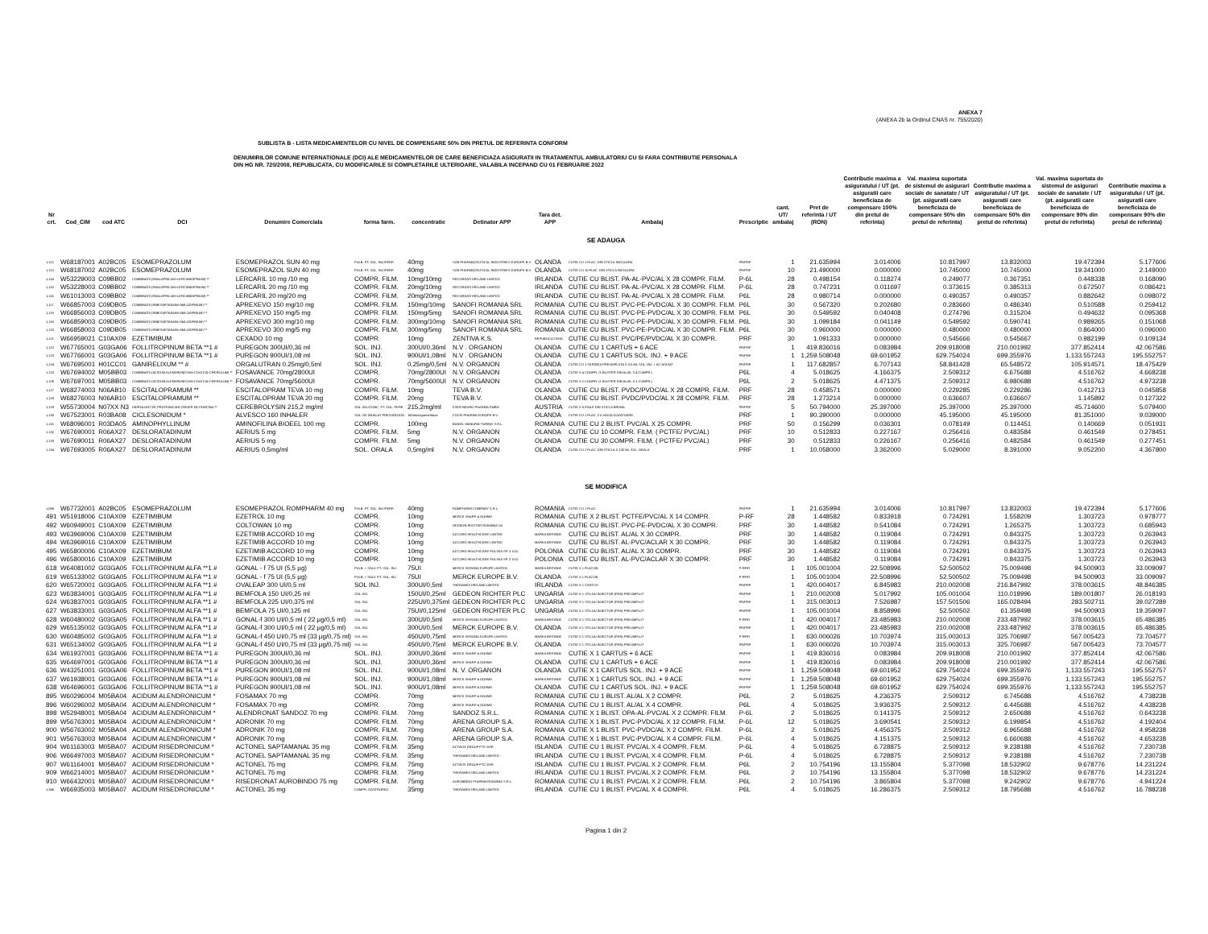ANEXA 7
(ANEXA 2b la Ordinul CNAS nr. 755/2020)
SUBLISTA B - LISTA MEDICAMENTELOR CU NIVEL DE COMPENSARE 50% DIN PRETUL DE REFERINTA CONFORM
DENUMIRILOR COMUNE INTERNATIONALE (DCI) ALE MEDICAMENTELOR DE CARE BENEFICIAZA ASIGURATII IN TRATAMENTUL AMBULATORIU CU SI FARA CONTRIBUTIE PERSONALA
DIN HG NR. 720/2008, REPUBLICATA, CU MODIFICARILE SI COMPLETARILE ULTERIOARE, VALABILA INCEPAND CU 01 FEBRUARIE 2022
| Nr crt. | Cod_CIM | cod ATC | DCI | Denumire Comerciala | forma farm. | concentratie | Detinator APP | Tara det. APP | Ambalaj | Prescriptie | cant. UT/ ambalaj | Pret de referinta / UT (RON) | Contributie maxima a asiguratului / UT (pt. asiguratii care beneficiaza de compensare 100% din pretul de referinta) | Val. maxima suportata de sistemul de asigurari sociale de sanatate / UT (pt. asiguratii care beneficiaza de compensare 50% din pretul de referinta) | Contributie maxima a asiguratului / UT (pt. asiguratii care beneficiaza de compensare 50% din pretul de referinta) | Val. maxima suportata de sistemul de asigurari sociale de sanatate / UT (pt. asiguratii care beneficiaza de compensare 90% din pretul de referinta) | Contributie maxima a asiguratului / UT (pt. asiguratii care beneficiaza de compensare 90% din pretul de referinta) |
| --- | --- | --- | --- | --- | --- | --- | --- | --- | --- | --- | --- | --- | --- | --- | --- | --- | --- |
| SE ADAUGA | | | | | | | | | | | | | | | | | |
| 1,112 | W68187001 | A02BC05 | ESOMEPRAZOLUM | ESOMEPRAZOL SUN 40 mg | PULB. PT. SOL. INJ./PERF. | 40mg | SUN PHARMACEUTICAL INDUSTRIES EUROPE B.V. | OLANDA | CUTIE CU 1 FLAC. DIN STICLA INCOLORA | PR/PRF | 1 | 21.635994 | 3.014006 | 10.817997 | 13.832003 | 19.472394 | 5.177606 |
| 1,113 | W68187002 | A02BC05 | ESOMEPRAZOLUM | ESOMEPRAZOL SUN 40 mg | PULB. PT. SOL. INJ./PERF. | 40mg | SUN PHARMACEUTICAL INDUSTRIES EUROPE B.V. | OLANDA | CUTIE CU 10 FLAC. DIN STICLA INCOLORA | PR/PRF | 10 | 21.490000 | 0.000000 | 10.745000 | 10.745000 | 19.341000 | 2.149000 |
| 1,114 | W53229003 | C09BB02 | COMBINATII (ENALAPRILUM+LERCANIDIPINUM) ** | LERCARIL 10 mg /10 mg | COMPR. FILM. | 10mg/10mg | RECORDATI IRELAND LIMITED | IRLANDA | CUTIE CU BLIST. PA-AL-PVC/AL X 28 COMPR. FILM. | P-6L | 28 | 0.498154 | 0.118274 | 0.249077 | 0.367351 | 0.448338 | 0.168090 |
| 1,115 | W53228003 | C09BB02 | COMBINATII (ENALAPRILUM+LERCANIDIPINUM) ** | LERCARIL 20 mg /10 mg | COMPR. FILM. | 20mg/10mg | RECORDATI IRELAND LIMITED | IRLANDA | CUTIE CU BLIST. PA-AL-PVC/AL X 28 COMPR. FILM. | P-6L | 28 | 0.747231 | 0.011697 | 0.373615 | 0.385313 | 0.672507 | 0.086421 |
| 1,116 | W61013003 | C09BB02 | COMBINATII (ENALAPRILUM+LERCANIDIPINUM) ** | LERCARIL 20 mg/20 mg | COMPR. FILM. | 20mg/20mg | RECORDATI IRELAND LIMITED | IRLANDA | CUTIE CU BLIST. PA-AL-PVC/AL X 28 COMPR. FILM. | P6L | 28 | 0.980714 | 0.000000 | 0.490357 | 0.490357 | 0.882642 | 0.098072 |
| 1,117 | W66857003 | C09DB05 | COMBINATII (IRBESARTANUM+AMLODIPINUM) ** | APREXEVO 150 mg/10 mg | COMPR. FILM. | 150mg/10mg | SANOFI ROMANIA SRL | ROMANIA | CUTIE CU BLIST. PVC-PE-PVDC/AL X 30 COMPR. FILM. | P6L | 30 | 0.567320 | 0.202680 | 0.283660 | 0.486340 | 0.510588 | 0.259412 |
| 1,118 | W66856003 | C09DB05 | COMBINATII (IRBESARTANUM+AMLODIPINUM) ** | APREXEVO 150 mg/5 mg | COMPR. FILM. | 150mg/5mg | SANOFI ROMANIA SRL | ROMANIA | CUTIE CU BLIST. PVC-PE-PVDC/AL X 30 COMPR. FILM. | P6L | 30 | 0.549592 | 0.040408 | 0.274796 | 0.315204 | 0.494632 | 0.095368 |
| 1,119 | W66859003 | C09DB05 | COMBINATII (IRBESARTANUM+AMLODIPINUM) ** | APREXEVO 300 mg/10 mg | COMPR. FILM. | 300mg/10mg | SANOFI ROMANIA SRL | ROMANIA | CUTIE CU BLIST. PVC-PE-PVDC/AL X 30 COMPR. FILM. | P6L | 30 | 1.099184 | 0.041149 | 0.549592 | 0.590741 | 0.989265 | 0.151068 |
| 1,120 | W66858003 | C09DB05 | COMBINATII (IRBESARTANUM+AMLODIPINUM) ** | APREXEVO 300 mg/5 mg | COMPR. FILM. | 300mg/5mg | SANOFI ROMANIA SRL | ROMANIA | CUTIE CU BLIST. PVC-PE-PVDC/AL X 30 COMPR. FILM. | P6L | 30 | 0.960000 | 0.000000 | 0.480000 | 0.480000 | 0.864000 | 0.096000 |
| 1,121 | W66959021 | C10AX09 | EZETIMIBUM | CEXADO 10 mg | COMPR. | 10mg | ZENTIVA K.S. | REPUBLICA CEHA | CUTIE CU BLIST. PVC/PE/PVDC/AL X 30 COMPR. | PRF | 30 | 1.091333 | 0.000000 | 0.545666 | 0.545667 | 0.982199 | 0.109134 |
| 1,122 | W67765001 | G03GA06 | FOLLITROPINUM BETA **1 # | PUREGON 300UI/0,36 ml | SOL. INJ. | 300UI/0,36ml | N.V . ORGANON | OLANDA | CUTIE CU 1 CARTUS + 6 ACE | PR/PRF | 1 | 419.836016 | 0.083984 | 209.918008 | 210.001992 | 377.852414 | 42.067586 |
| 1,123 | W67766001 | G03GA06 | FOLLITROPINUM BETA **1 # | PUREGON 900UI/1,08 ml | SOL. INJ. | 900UI/1,08ml | N.V . ORGANON | OLANDA | CUTIE CU 1 CARTUS SOL. INJ. + 9 ACE | PR/PRF | 1 | 1,259.508048 | 69.601952 | 629.754024 | 699.355976 | 1,133.557243 | 195.552757 |
| 1,124 | W67695001 | H01CC01 | GANIRELIXUM ** # | ORGALUTRAN 0.25mg/0,5ml | SOL. INJ. | 0,25mg/0,5ml | N.V. ORGANON | OLANDA | CUTIE CU 1 SERINGA PREUMPLUTA X 0,5 ML SOL. INJ. + AC ATASAT | PR/PRF | 1 | 117.682857 | 6.707143 | 58.841428 | 65.548572 | 105.914571 | 18.475429 |
| 1,125 | W67694002 | M05BB03 | COMBINATII (ACIDUM ALENDRONICUM+COLECALCIFEROLUM) ** | FOSAVANCE 70mg/2800UI | COMPR. | 70mg/2800UI | N.V. ORGANON | OLANDA | CUTIE X 4 COMPR. (1 BLISTER DIN AL/AL X 4 COMPR.) | P6L | 4 | 5.018625 | 4.166375 | 2.509312 | 6.675688 | 4.516762 | 4.668238 |
| 1,126 | W67697001 | M05BB03 | COMBINATII (ACIDUM ALENDRONICUM+COLECALCIFEROLUM) ** | FOSAVANCE 70mg/5600UI | COMPR. | 70mg/5600UI | N.V. ORGANON | OLANDA | CUTIE X 2 COMPR. (1 BLISTER DIN AL/AL X 2 COMPR.) | P6L | 2 | 5.018625 | 4.471375 | 2.509312 | 6.980688 | 4.516762 | 4.973238 |
| 1,127 | W68274003 | N06AB10 | ESCITALOPRAMUM ** | ESCITALOPRAM TEVA 10 mg | COMPR. FILM. | 10mg | TEVA B.V. | OLANDA | CUTIE CU BLIST. PVDC/PVDC/AL X 28 COMPR. FILM. | PRF | 28 | 0.458571 | 0.000000 | 0.229285 | 0.229286 | 0.412713 | 0.045858 |
| 1,128 | W68276003 | N06AB10 | ESCITALOPRAMUM ** | ESCITALOPRAM TEVA 20 mg | COMPR. FILM. | 20mg | TEVA B.V. | OLANDA | CUTIE CU BLIST. PVDC/PVDC/AL X 28 COMPR. FILM. | PRF | 28 | 1.273214 | 0.000000 | 0.636607 | 0.636607 | 1.145892 | 0.127322 |
| 1,129 | W55730004 | N07XX N3 | HIDROLIZAT DE PROTEINA DIN CREIER DE PORCINA ** | CEREBROLYSIN 215,2 mg/ml | SOL. INJ./CONC. PT. SOL. PERF. | 215,2mg/ml | EVER NEURO PHARMA GMBH | AUSTRIA | CUTIE X 5 FIOLE DIN STICLA BRUNA | PR/PRF | 5 | 50.794000 | 25.397000 | 25.397000 | 25.397000 | 45.714600 | 5.079400 |
| 1,130 | W67523001 | R03BA08 | CICLESONIDUM * | ALVESCO 160 INHALER | SOL. DE INHALAT PRESURIZATA | 160micrograme/doza | COVIS PHARMA EUROPE B.V. | OLANDA | CUTIE CU 1 FLAC. CU VALVA DOZATOARE | PRF | 1 | 90.390000 | 0.000000 | 45.195000 | 45.195000 | 81.351000 | 9.039000 |
| 1,131 | W68096001 | R03DA05 | AMINOPHYLLINUM | AMINOFILINA BIOEEL 100 mg | COMPR. | 100mg | BIOEEL MANUFACTURING S.R.L. | ROMANIA | CUTIE CU 2 BLIST. PVC/AL X 25 COMPR. | PRF | 50 | 0.156299 | 0.036301 | 0.078149 | 0.114451 | 0.140669 | 0.051931 |
| 1,132 | W67690001 | R06AX27 | DESLORATADINUM | AERIUS 5 mg | COMPR. FILM. | 5mg | N.V. ORGANON | OLANDA | CUTIE CU 10 COMPR. FILM. ( PCTFE/ PVC/AL) | PRF | 10 | 0.512833 | 0.227167 | 0.256416 | 0.483584 | 0.461549 | 0.278451 |
| 1,133 | W67690011 | R06AX27 | DESLORATADINUM | AERIUS 5 mg | COMPR. FILM. | 5mg | N.V. ORGANON | OLANDA | CUTIE CU 30 COMPR. FILM. ( PCTFE/ PVC/AL) | PRF | 30 | 0.512833 | 0.226167 | 0.256416 | 0.482584 | 0.461549 | 0.277451 |
| 1,134 | W67693005 | R06AX27 | DESLORATADINUM | AERIUS 0,5mg/ml | SOL. ORALA | 0,5mg/ml | N.V. ORGANON | OLANDA | CUTIE CU 1 FLAC. DIN STICLA X 120 ML SOL. ORALA | PRF | 1 | 10.058000 | 3.362000 | 5.029000 | 8.391000 | 9.052200 | 4.367800 |
| SE MODIFICA | | | | | | | | | | | | | | | | | |
| 1,086 | W67732001 | A02BC05 | ESOMEPRAZOLUM | ESOMEPRAZOL ROMPHARM 40 mg | PULB. PT. SOL. INJ./PERF. | 40mg | ROMPHARM COMPANY S.R.L. | ROMANIA | CUTIE CU 1 FLAC. | PR/PRF | 1 | 21.635994 | 3.014006 | 10.817997 | 13.832003 | 19.472394 | 5.177606 |
| 491 | W51918006 | C10AX09 | EZETIMIBUM | EZETROL 10 mg | COMPR. | 10mg | MERCK SHARP & DOHME | ROMANIA | CUTIE X 2 BLIST. PCTFE/PVC/AL X 14 COMPR. | P-RF | 28 | 1.448582 | 0.833918 | 0.724291 | 1.558209 | 1.303723 | 0.978777 |
| 492 | W60949001 | C10AX09 | EZETIMIBUM | COLTOWAN 10 mg | COMPR. | 10mg | GEDEON RICHTER ROMANIA SA | ROMANIA | CUTIE CU BLIST. PVC-PE-PVDC/AL X 30 COMPR. | PRF | 30 | 1.448582 | 0.541084 | 0.724291 | 1.265375 | 1.303723 | 0.685943 |
| 493 | W63969006 | C10AX09 | EZETIMIBUM | EZETIMIB ACCORD 10 mg | COMPR. | 10mg | ACCORD HEALTHCARE LIMITED | MAREA BRITANIE | CUTIE CU BLIST. AL/AL X 30 COMPR. | PRF | 30 | 1.448582 | 0.119084 | 0.724291 | 0.843375 | 1.303723 | 0.263943 |
| 494 | W63969016 | C10AX09 | EZETIMIBUM | EZETIMIB ACCORD 10 mg | COMPR. | 10mg | ACCORD HEALTHCARE LIMITED | MAREA BRITANIE | CUTIE CU BLIST. AL-PVC/ACLAR X 30 COMPR. | PRF | 30 | 1.448582 | 0.119084 | 0.724291 | 0.843375 | 1.303723 | 0.263943 |
| 495 | W65800006 | C10AX09 | EZETIMIBUM | EZETIMIB ACCORD 10 mg | COMPR. | 10mg | ACCORD HEALTHCARE POLSKA SP. Z O.O. | POLONIA | CUTIE CU BLIST. AL/AL X 30 COMPR. | PRF | 30 | 1.448582 | 0.119084 | 0.724291 | 0.843375 | 1.303723 | 0.263943 |
| 496 | W65800016 | C10AX09 | EZETIMIBUM | EZETIMIB ACCORD 10 mg | COMPR. | 10mg | ACCORD HEALTHCARE POLSKA SP. Z O.O. | POLONIA | CUTIE CU BLIST. AL-PVC/ACLAR X 30 COMPR. | PRF | 30 | 1.448582 | 0.119084 | 0.724291 | 0.843375 | 1.303723 | 0.263943 |
| 618 | W64081002 | G03GA05 | FOLLITROPINUM ALFA **1 # | GONAL - f 75 UI (5,5 µg) | PULB. + SOLV. PT. SOL. INJ. | 75UI | MERCK SERONO EUROPE LIMITED | MAREA BRITANIE | CUTIE X 1 FLACON | P-RF/R | 1 | 105.001004 | 22.508996 | 52.500502 | 75.009498 | 94.500903 | 33.009097 |
| 619 | W65133002 | G03GA05 | FOLLITROPINUM ALFA **1 # | GONAL - f 75 UI (5,5 µg) | PULB. + SOLV. PT. SOL. INJ. | 75UI | MERCK EUROPE B.V. | OLANDA | CUTIE X 1 FLACON | P-RF/R | 1 | 105.001004 | 22.508996 | 52.500502 | 75.009498 | 94.500903 | 33.009097 |
| 620 | W65720001 | G03GA05 | FOLLITROPINUM ALFA **1 # | OVALEAP 300 UI/0,5 ml | SOL INJ. | 300UI/0,5ml | THERAMEX IRELAND LIMITED | IRLANDA | CUTIE X 1 CARTUS | PR/PRF | 1 | 420.004017 | 6.845983 | 210.002008 | 216.847992 | 378.003615 | 48.846385 |
| 623 | W63834001 | G03GA05 | FOLLITROPINUM ALFA **1 # | BEMFOLA 150 UI/0,25 ml | SOL. INJ. | 150UI/0,25ml | GEDEON RICHTER PLC | UNGARIA | CUTIE X 1 STILOU INJECTOR (PEN) PREUMPLUT | PR/PRF | 1 | 210.002008 | 5.017992 | 105.001004 | 110.018996 | 189.001807 | 26.018193 |
| 624 | W63837001 | G03GA05 | FOLLITROPINUM ALFA **1 # | BEMFOLA 225 UI/0,375 ml | SOL. INJ. | 225UI/0,375ml | GEDEON RICHTER PLC | UNGARIA | CUTIE X 1 STILOU INJECTOR (PEN) PREUMPLUT | PR/PRF | 1 | 315.003013 | 7.526987 | 157.501506 | 165.028494 | 283.502711 | 39.027289 |
| 627 | W63833001 | G03GA05 | FOLLITROPINUM ALFA **1 # | BEMFOLA 75 UI/0,125 ml | SOL. INJ. | 75UI/0,125ml | GEDEON RICHTER PLC | UNGARIA | CUTIE X 1 STILOU INJECTOR (PEN) PREUMPLUT | PR/PRF | 1 | 105.001004 | 8.858996 | 52.500502 | 61.359498 | 94.500903 | 19.359097 |
| 628 | W60480002 | G03GA05 | FOLLITROPINUM ALFA **1 # | GONAL-f 300 UI/0,5 ml ( 22 µg/0,5 ml) | SOL. INJ. | 300UI/0,5ml | MERCK SERONO EUROPE LIMITED | MAREA BRITANIE | CUTIE X 1 STILOU INJECTOR (PEN) PREUMPLUT | P-RF/R | 1 | 420.004017 | 23.485983 | 210.002008 | 233.487992 | 378.003615 | 65.486385 |
| 629 | W65135002 | G03GA05 | FOLLITROPINUM ALFA **1 # | GONAL-f 300 UI/0,5 ml ( 22 µg/0,5 ml) | SOL. INJ. | 300UI/0,5ml | MERCK EUROPE B.V. | OLANDA | CUTIE X 1 STILOU INJECTOR (PEN) PREUMPLUT | PR/PRF | 1 | 420.004017 | 23.485983 | 210.002008 | 233.487992 | 378.003615 | 65.486385 |
| 630 | W60485002 | G03GA05 | FOLLITROPINUM ALFA **1 # | GONAL-f 450 UI/0,75 ml (33 µg/0,75 ml) | SOL. INJ. | 450UI/0,75ml | MERCK SERONO EUROPE LIMITED | MAREA BRITANIE | CUTIE X 1 STILOU INJECTOR (PEN) PREUMPLUT | P-RF/R | 1 | 630.006026 | 10.703974 | 315.003013 | 325.706987 | 567.005423 | 73.704577 |
| 631 | W65134002 | G03GA05 | FOLLITROPINUM ALFA **1 # | GONAL-f 450 UI/0,75 ml (33 µg/0,75 ml) | SOL. INJ. | 450UI/0,75ml | MERCK EUROPE B.V. | OLANDA | CUTIE X 1 STILOU INJECTOR (PEN) PREUMPLUT | PR/PRF | 1 | 630.006026 | 10.703974 | 315.003013 | 325.706987 | 567.005423 | 73.704577 |
| 634 | W61937001 | G03GA06 | FOLLITROPINUM BETA **1 # | PUREGON 300UI/0,36 ml | SOL. INJ. | 300UI/0,36ml | MERCK SHARP & DOHME | MAREA BRITANIE | CUTIE X 1 CARTUS + 6 ACE | PR/PRF | 1 | 419.836016 | 0.083984 | 209.918008 | 210.001992 | 377.852414 | 42.067586 |
| 635 | W64697001 | G03GA06 | FOLLITROPINUM BETA **1 # | PUREGON 300UI/0,36 ml | SOL. INJ. | 300UI/0,36ml | MERCK SHARP & DOHME | OLANDA | CUTIE CU 1 CARTUS + 6 ACE | PR/PRF | 1 | 419.836016 | 0.083984 | 209.918008 | 210.001992 | 377.852414 | 42.067586 |
| 636 | W43251001 | G03GA06 | FOLLITROPINUM BETA **1 # | PUREGON 900UI/1,08 ml | SOL. INJ. | 900UI/1,08ml | N. V. ORGANON | OLANDA | CUTIE X 1 CARTUS SOL. INJ. + 9 ACE | PR/PRF | 1 | 1,259.508048 | 69.601952 | 629.754024 | 699.355976 | 1,133.557243 | 195.552757 |
| 637 | W61938001 | G03GA06 | FOLLITROPINUM BETA **1 # | PUREGON 900UI/1,08 ml | SOL. INJ. | 900UI/1,08ml | MERCK SHARP & DOHME | MAREA BRITANIE | CUTIE X 1 CARTUS SOL. INJ. + 9 ACE | PR/PRF | 1 | 1,259.508048 | 69.601952 | 629.754024 | 699.355976 | 1,133.557243 | 195.552757 |
| 638 | W64696001 | G03GA06 | FOLLITROPINUM BETA **1 # | PUREGON 900UI/1,08 ml | SOL. INJ. | 900UI/1,08ml | MERCK SHARP & DOHME | OLANDA | CUTIE CU 1 CARTUS SOL. INJ. + 9 ACE | PR/PRF | 1 | 1,259.508048 | 69.601952 | 629.754024 | 699.355976 | 1,133.557243 | 195.552757 |
| 895 | W60296004 | M05BA04 | ACIDUM ALENDRONICUM * | FOSAMAX 70 mg | COMPR. | 70mg | MERCK SHARP & DOHME | ROMANIA | CUTIE CU 1 BLIST. AL/AL X 2 COMPR. | P6L | 2 | 5.018625 | 4.236375 | 2.509312 | 6.745688 | 4.516762 | 4.738238 |
| 896 | W60296002 | M05BA04 | ACIDUM ALENDRONICUM * | FOSAMAX 70 mg | COMPR. | 70mg | MERCK SHARP & DOHME | ROMANIA | CUTIE CU 1 BLIST. AL/AL X 4 COMPR. | P6L | 4 | 5.018625 | 3.936375 | 2.509312 | 6.445688 | 4.516762 | 4.438238 |
| 898 | W52948001 | M05BA04 | ACIDUM ALENDRONICUM * | ALENDRONAT SANDOZ 70 mg | COMPR. FILM. | 70mg | SANDOZ S.R.L. | ROMANIA | CUTIE X 1 BLIST. OPA-AL-PVC/AL X 2 COMPR. FILM. | P-6L | 2 | 5.018625 | 0.141375 | 2.509312 | 2.650688 | 4.516762 | 0.643238 |
| 899 | W56763001 | M05BA04 | ACIDUM ALENDRONICUM * | ADRONIK 70 mg | COMPR. FILM. | 70mg | ARENA GROUP S.A. | ROMANIA | CUTIE X 1 BLIST. PVC-PVDC/AL X 12 COMPR. FILM. | P-6L | 12 | 5.018625 | 3.690541 | 2.509312 | 6.199854 | 4.516762 | 4.192404 |
| 900 | W56763002 | M05BA04 | ACIDUM ALENDRONICUM * | ADRONIK 70 mg | COMPR. FILM. | 70mg | ARENA GROUP S.A. | ROMANIA | CUTIE X 1 BLIST. PVC-PVDC/AL X 2 COMPR. FILM. | P-6L | 2 | 5.018625 | 4.456375 | 2.509312 | 6.965688 | 4.516762 | 4.958238 |
| 901 | W56763003 | M05BA04 | ACIDUM ALENDRONICUM * | ADRONIK 70 mg | COMPR. FILM. | 70mg | ARENA GROUP S.A. | ROMANIA | CUTIE X 1 BLIST. PVC-PVDC/AL X 4 COMPR. FILM. | P-6L | 4 | 5.018625 | 4.151375 | 2.509312 | 6.660688 | 4.516762 | 4.653238 |
| 904 | W61163003 | M05BA07 | ACIDUM RISEDRONICUM * | ACTONEL SAPTAMANAL 35 mg | COMPR. FILM. | 35mg | ACTAVIS GROUP PTC EHF. | ISLANDA | CUTIE CU 1 BLIST. PVC/AL X 4 COMPR. FILM. | P-6L | 4 | 5.018625 | 6.728875 | 2.509312 | 9.238188 | 4.516762 | 7.230738 |
| 906 | W66497003 | M05BA07 | ACIDUM RISEDRONICUM * | ACTONEL SAPTAMANAL 35 mg | COMPR. FILM. | 35mg | THERAMEX IRELAND LIMITED | IRLANDA | CUTIE CU 1 BLIST. PVC/AL X 4 COMPR. FILM. | P-6L | 4 | 5.018625 | 6.728875 | 2.509312 | 9.238188 | 4.516762 | 7.230738 |
| 907 | W61164001 | M05BA07 | ACIDUM RISEDRONICUM * | ACTONEL 75 mg | COMPR. FILM. | 75mg | ACTAVIS GROUP PTC EHF. | ISLANDA | CUTIE CU 1 BLIST. PVC/AL X 2 COMPR. FILM. | P6L | 2 | 10.754196 | 13.155804 | 5.377098 | 18.532902 | 9.678776 | 14.231224 |
| 909 | W66214001 | M05BA07 | ACIDUM RISEDRONICUM * | ACTONEL 75 mg | COMPR. FILM. | 75mg | THERAMEX IRELAND LIMITED | IRLANDA | CUTIE CU 1 BLIST. PVC/AL X 2 COMPR. FILM. | P6L | 2 | 10.754196 | 13.155804 | 5.377098 | 18.532902 | 9.678776 | 14.231224 |
| 910 | W66432001 | M05BA07 | ACIDUM RISEDRONICUM * | RISEDRONAT AUROBINDO 75 mg | COMPR. FILM. | 75mg | AUROBINDO PHARMA ROMANIA S.R.L. | ROMANIA | CUTIE CU 1 BLIST. PVC/AL X 2 COMPR. FILM. | P6L | 2 | 10.754196 | 3.865804 | 5.377098 | 9.242902 | 9.678776 | 4.941224 |
| 1,346 | W66935003 | M05BA07 | ACIDUM RISEDRONICUM * | ACTONEL 35 mg | COMPR. GASTROREZ. | 35mg | THERAMEX IRELAND LIMITED | IRLANDA | CUTIE CU 1 BLIST. PVC/AL X 4 COMPR. | P6L | 4 | 5.018625 | 16.286375 | 2.509312 | 18.795688 | 4.516762 | 16.788238 |
Pagina 1 din 2